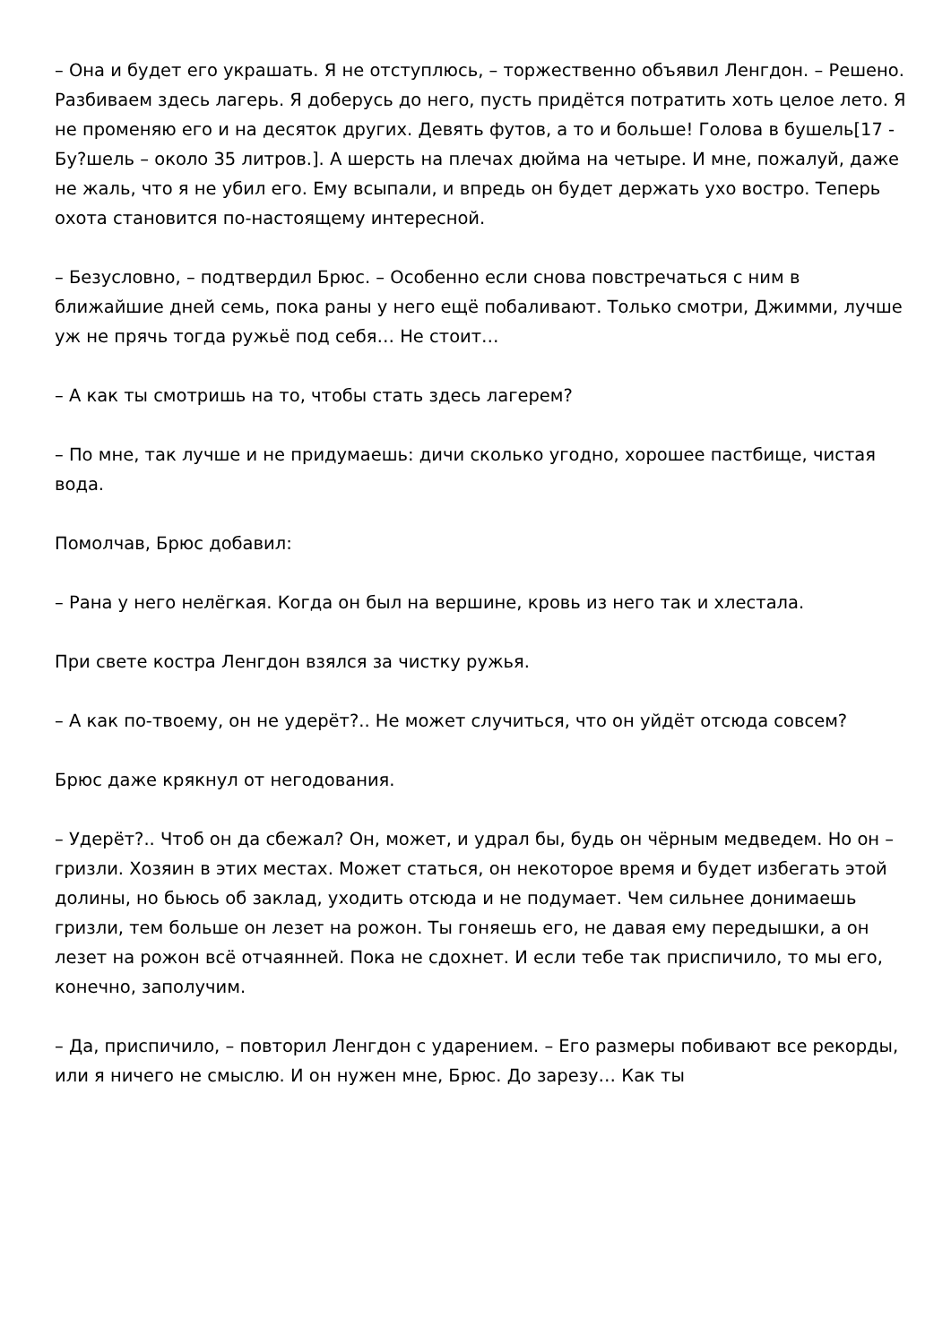– Она и будет его украшать. Я не отступлюсь, – торжественно объявил Ленгдон. – Решено. Разбиваем здесь лагерь. Я доберусь до него, пусть придётся потратить хоть целое лето. Я не променяю его и на десяток других. Девять футов, а то и больше! Голова в бушель[17 - Бу?шель – около 35 литров.]. А шерсть на плечах дюйма на четыре. И мне, пожалуй, даже не жаль, что я не убил его. Ему всыпали, и впредь он будет держать ухо востро. Теперь охота становится по-настоящему интересной.
– Безусловно, – подтвердил Брюс. – Особенно если снова повстречаться с ним в ближайшие дней семь, пока раны у него ещё побаливают. Только смотри, Джимми, лучше уж не прячь тогда ружьё под себя… Не стоит…
– А как ты смотришь на то, чтобы стать здесь лагерем?
– По мне, так лучше и не придумаешь: дичи сколько угодно, хорошее пастбище, чистая вода.
Помолчав, Брюс добавил:
– Рана у него нелёгкая. Когда он был на вершине, кровь из него так и хлестала.
При свете костра Ленгдон взялся за чистку ружья.
– А как по-твоему, он не удерёт?.. Не может случиться, что он уйдёт отсюда совсем?
Брюс даже крякнул от негодования.
– Удерёт?.. Чтоб он да сбежал? Он, может, и удрал бы, будь он чёрным медведем. Но он – гризли. Хозяин в этих местах. Может статься, он некоторое время и будет избегать этой долины, но бьюсь об заклад, уходить отсюда и не подумает. Чем сильнее донимаешь гризли, тем больше он лезет на рожон. Ты гоняешь его, не давая ему передышки, а он лезет на рожон всё отчаянней. Пока не сдохнет. И если тебе так приспичило, то мы его, конечно, заполучим.
– Да, приспичило, – повторил Ленгдон с ударением. – Его размеры побивают все рекорды, или я ничего не смыслю. И он нужен мне, Брюс. До зарезу… Как ты